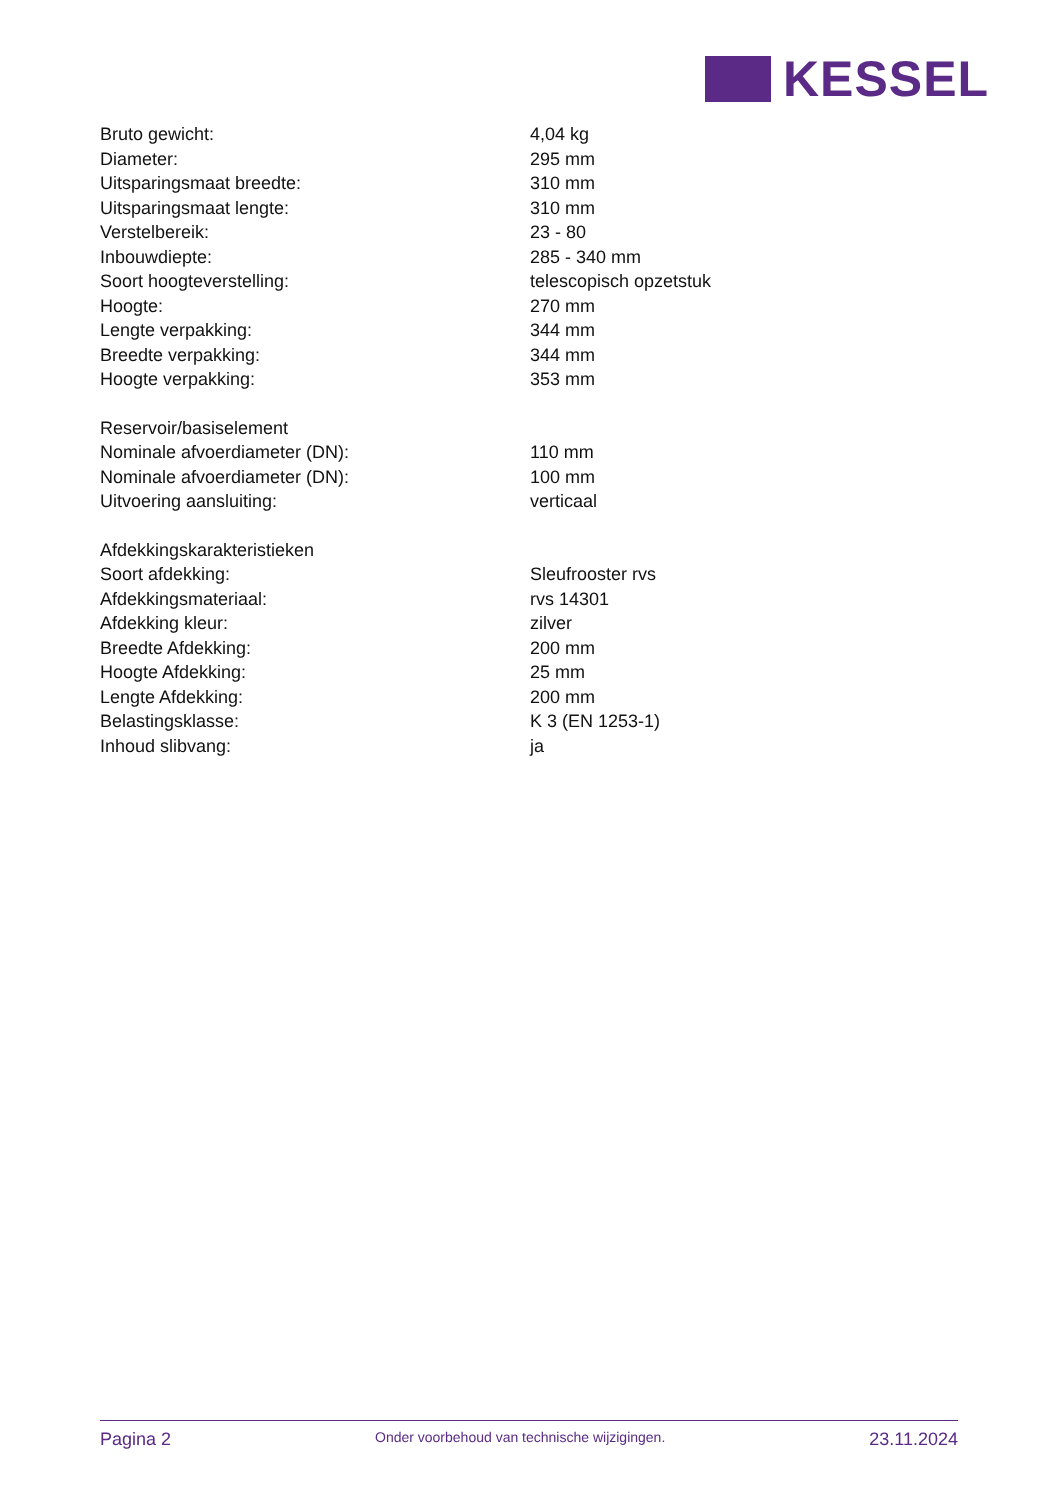KESSEL
| Bruto gewicht: | 4,04 kg |
| Diameter: | 295 mm |
| Uitsparingsmaat breedte: | 310 mm |
| Uitsparingsmaat lengte: | 310 mm |
| Verstelbereik: | 23 - 80 |
| Inbouwdiepte: | 285 - 340 mm |
| Soort hoogteverstelling: | telescopisch opzetstuk |
| Hoogte: | 270 mm |
| Lengte verpakking: | 344 mm |
| Breedte verpakking: | 344 mm |
| Hoogte verpakking: | 353 mm |
| Reservoir/basiselement | |
| Nominale afvoerdiameter (DN): | 110 mm |
| Nominale afvoerdiameter (DN): | 100 mm |
| Uitvoering aansluiting: | verticaal |
| Afdekkingskarakteristieken | |
| Soort afdekking: | Sleufrooster rvs |
| Afdekkingsmateriaal: | rvs 14301 |
| Afdekking kleur: | zilver |
| Breedte Afdekking: | 200 mm |
| Hoogte Afdekking: | 25 mm |
| Lengte Afdekking: | 200 mm |
| Belastingsklasse: | K 3 (EN 1253-1) |
| Inhoud slibvang: | ja |
Pagina 2 Onder voorbehoud van technische wijzigingen. 23.11.2024